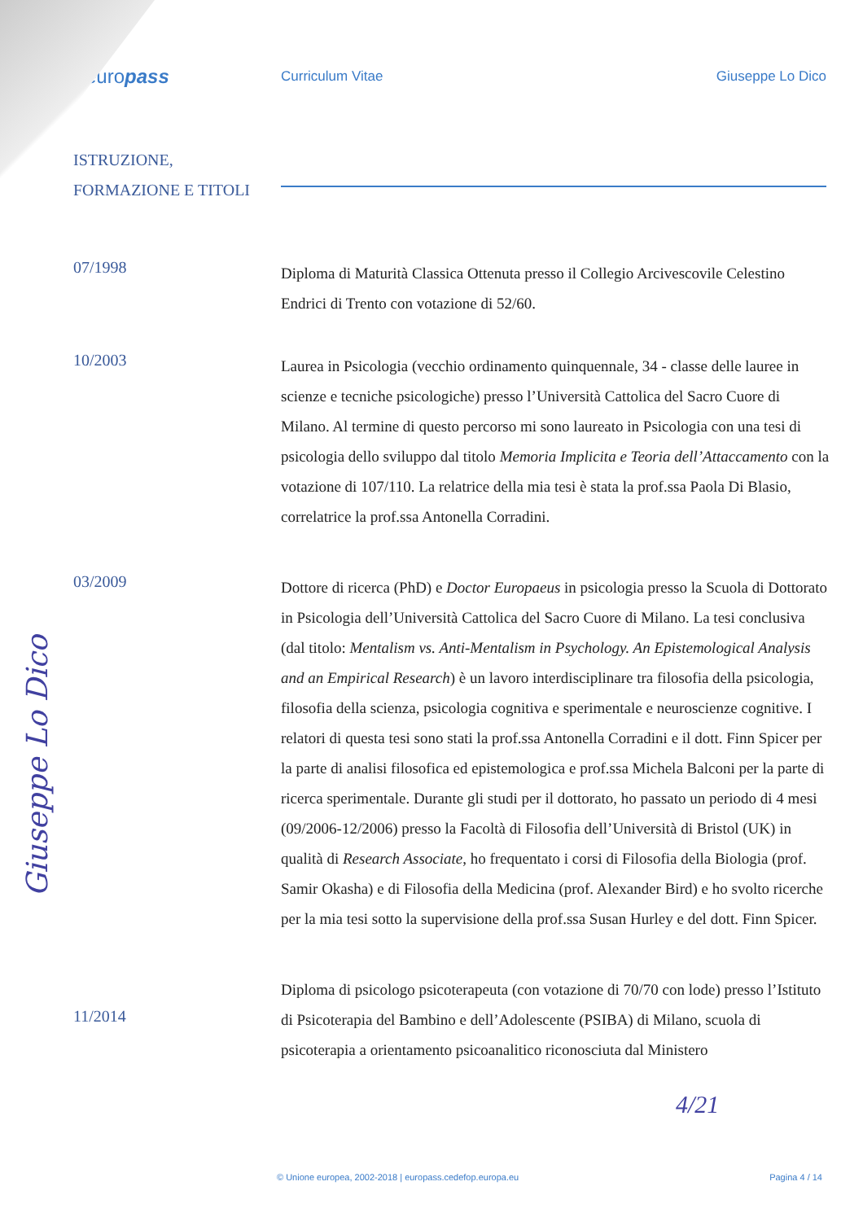europass
Curriculum Vitae Giuseppe Lo Dico
ISTRUZIONE,
FORMAZIONE E TITOLI
07/1998
Diploma di Maturità Classica Ottenuta presso il Collegio Arcivescovile Celestino Endrici di Trento con votazione di 52/60.
10/2003
Laurea in Psicologia (vecchio ordinamento quinquennale, 34 - classe delle lauree in scienze e tecniche psicologiche) presso l’Università Cattolica del Sacro Cuore di Milano. Al termine di questo percorso mi sono laureato in Psicologia con una tesi di psicologia dello sviluppo dal titolo Memoria Implicita e Teoria dell’Attaccamento con la votazione di 107/110. La relatrice della mia tesi è stata la prof.ssa Paola Di Blasio, correlatrice la prof.ssa Antonella Corradini.
03/2009
Dottore di ricerca (PhD) e Doctor Europaeus in psicologia presso la Scuola di Dottorato in Psicologia dell’Università Cattolica del Sacro Cuore di Milano. La tesi conclusiva (dal titolo: Mentalism vs. Anti-Mentalism in Psychology. An Epistemological Analysis and an Empirical Research) è un lavoro interdisciplinare tra filosofia della psicologia, filosofia della scienza, psicologia cognitiva e sperimentale e neuroscienze cognitive. I relatori di questa tesi sono stati la prof.ssa Antonella Corradini e il dott. Finn Spicer per la parte di analisi filosofica ed epistemologica e prof.ssa Michela Balconi per la parte di ricerca sperimentale. Durante gli studi per il dottorato, ho passato un periodo di 4 mesi (09/2006-12/2006) presso la Facoltà di Filosofia dell’Università di Bristol (UK) in qualità di Research Associate, ho frequentato i corsi di Filosofia della Biologia (prof. Samir Okasha) e di Filosofia della Medicina (prof. Alexander Bird) e ho svolto ricerche per la mia tesi sotto la supervisione della prof.ssa Susan Hurley e del dott. Finn Spicer.
11/2014
Diploma di psicologo psicoterapeuta (con votazione di 70/70 con lode) presso l’Istituto di Psicoterapia del Bambino e dell’Adolescente (PSIBA) di Milano, scuola di psicoterapia a orientamento psicoanalitico riconosciuta dal Ministero
Giuseppe Lo Dico
4/21
© Unione europea, 2002-2018 | europass.cedefop.europa.eu
Pagina 4 / 14